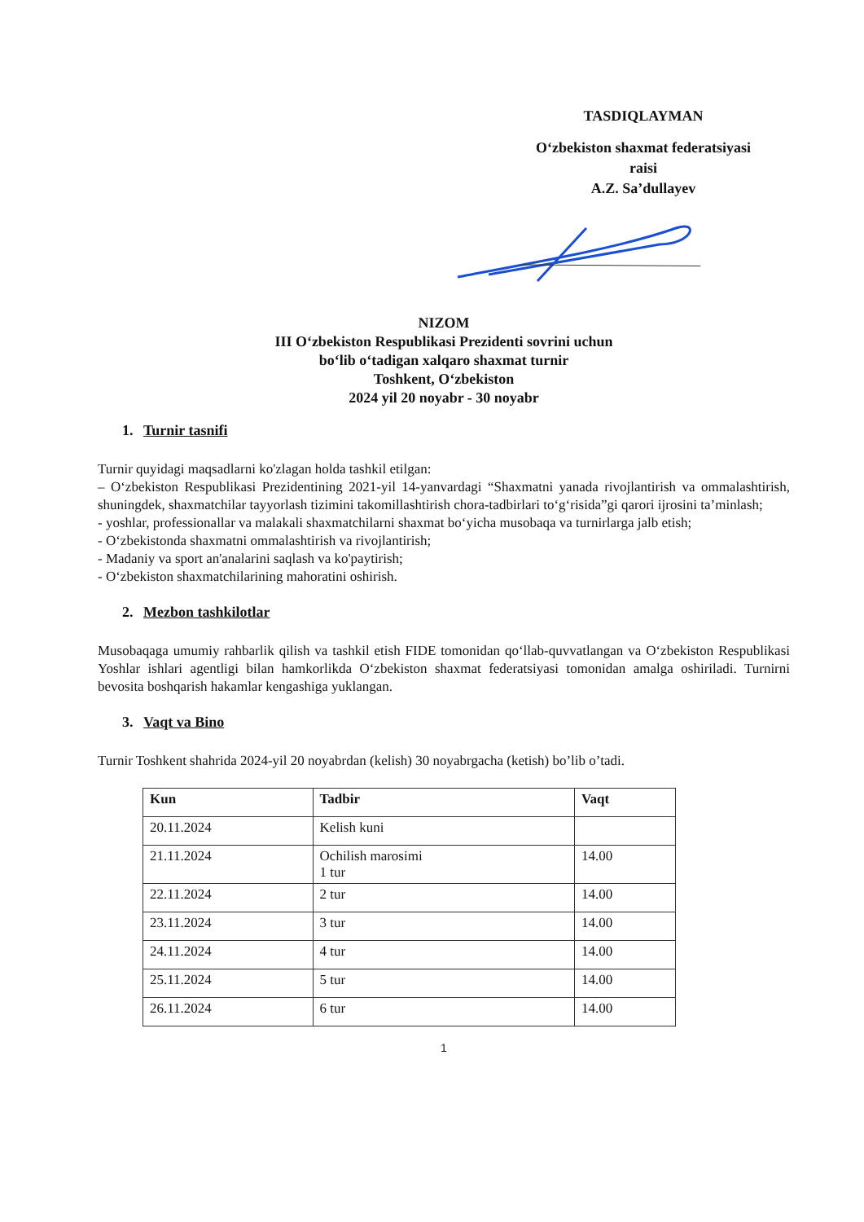TASDIQLAYMAN
O‘zbekiston shaxmat federatsiyasi
raisi
A.Z. Sa’dullayev
NIZOM
III O‘zbekiston Respublikasi Prezidenti sovrini uchun
bo‘lib o‘tadigan xalqaro shaxmat turnir
Toshkent, O‘zbekiston
2024 yil 20 noyabr - 30 noyabr
1. Turnir tasnifi
Turnir quyidagi maqsadlarni ko'zlagan holda tashkil etilgan:
– O‘zbekiston Respublikasi Prezidentining 2021-yil 14-yanvardagi “Shaxmatni yanada rivojlantirish va ommalashtirish, shuningdek, shaxmatchilar tayyorlash tizimini takomillashtirish chora-tadbirlari to‘g‘risida”gi qarori ijrosini ta’minlash;
- yoshlar, professionallar va malakali shaxmatchilarni shaxmat bo‘yicha musobaqa va turnirlarga jalb etish;
- O‘zbekistonda shaxmatni ommalashtirish va rivojlantirish;
- Madaniy va sport an'analarini saqlash va ko'paytirish;
- O‘zbekiston shaxmatchilarining mahoratini oshirish.
2. Mezbon tashkilotlar
Musobaqaga umumiy rahbarlik qilish va tashkil etish FIDE tomonidan qo‘llab-quvvatlangan va O‘zbekiston Respublikasi Yoshlar ishlari agentligi bilan hamkorlikda O‘zbekiston shaxmat federatsiyasi tomonidan amalga oshiriladi. Turnirni bevosita boshqarish hakamlar kengashiga yuklangan.
3. Vaqt va Bino
Turnir Toshkent shahrida 2024-yil 20 noyabrdan (kelish) 30 noyabrgacha (ketish) bo’lib o’tadi.
| Kun | Tadbir | Vaqt |
| --- | --- | --- |
| 20.11.2024 | Kelish kuni | |
| 21.11.2024 | Ochilish marosimi 1 tur | 14.00 |
| 22.11.2024 | 2 tur | 14.00 |
| 23.11.2024 | 3 tur | 14.00 |
| 24.11.2024 | 4 tur | 14.00 |
| 25.11.2024 | 5 tur | 14.00 |
| 26.11.2024 | 6 tur | 14.00 |
1